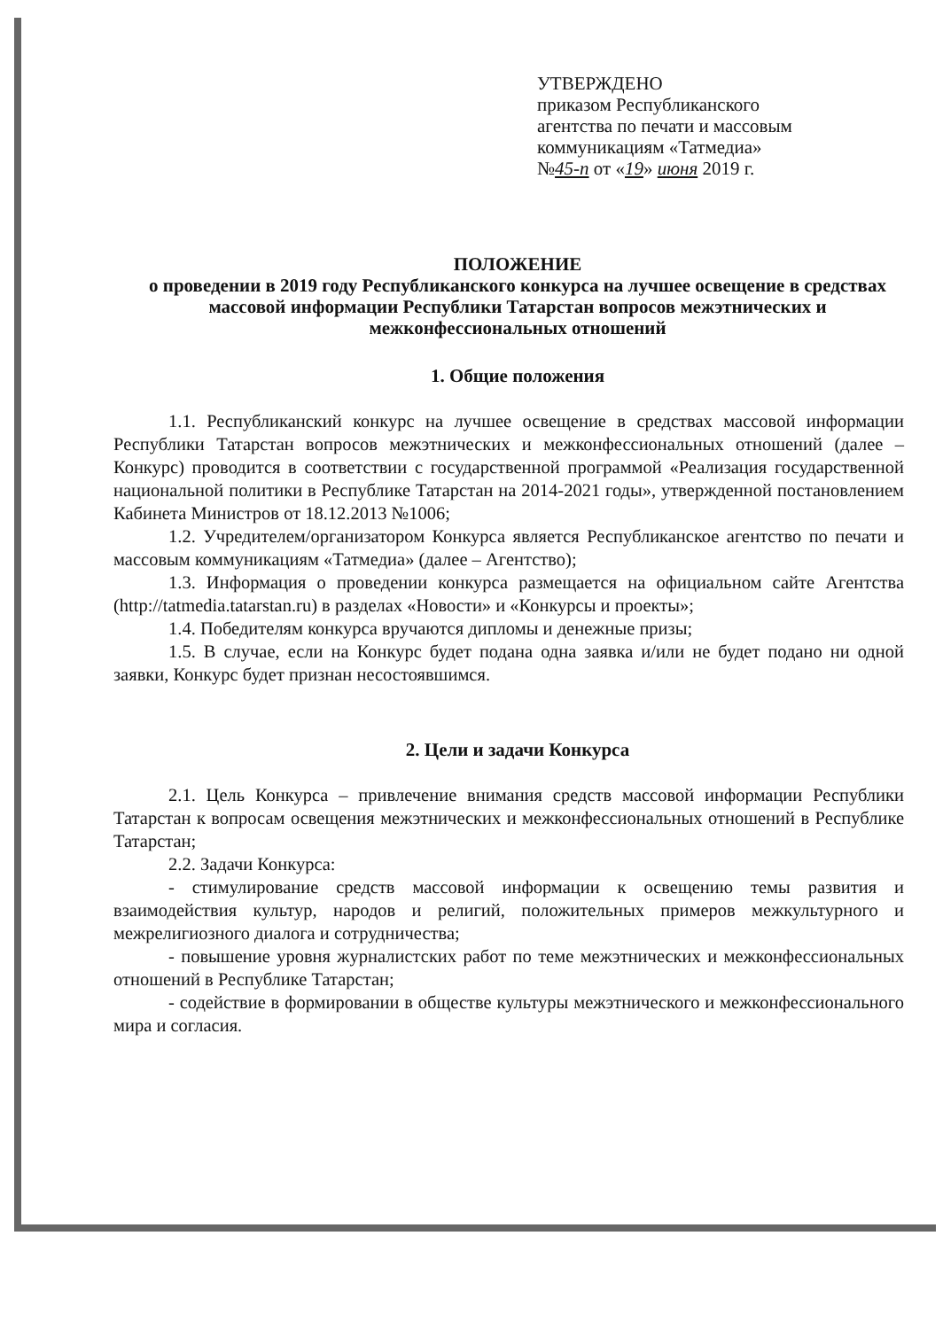УТВЕРЖДЕНО
приказом Республиканского
агентства по печати и массовым
коммуникациям «Татмедиа»
№45-п от «19» июня 2019 г.
ПОЛОЖЕНИЕ
о проведении в 2019 году Республиканского конкурса на лучшее освещение в средствах массовой информации Республики Татарстан вопросов межэтнических и межконфессиональных отношений
1. Общие положения
1.1. Республиканский конкурс на лучшее освещение в средствах массовой информации Республики Татарстан вопросов межэтнических и межконфессиональных отношений (далее – Конкурс) проводится в соответствии с государственной программой «Реализация государственной национальной политики в Республике Татарстан на 2014-2021 годы», утвержденной постановлением Кабинета Министров от 18.12.2013 №1006;
1.2. Учредителем/организатором Конкурса является Республиканское агентство по печати и массовым коммуникациям «Татмедиа» (далее – Агентство);
1.3. Информация о проведении конкурса размещается на официальном сайте Агентства (http://tatmedia.tatarstan.ru) в разделах «Новости» и «Конкурсы и проекты»;
1.4. Победителям конкурса вручаются дипломы и денежные призы;
1.5. В случае, если на Конкурс будет подана одна заявка и/или не будет подано ни одной заявки, Конкурс будет признан несостоявшимся.
2. Цели и задачи Конкурса
2.1. Цель Конкурса – привлечение внимания средств массовой информации Республики Татарстан к вопросам освещения межэтнических и межконфессиональных отношений в Республике Татарстан;
2.2. Задачи Конкурса:
- стимулирование средств массовой информации к освещению темы развития и взаимодействия культур, народов и религий, положительных примеров межкультурного и межрелигиозного диалога и сотрудничества;
- повышение уровня журналистских работ по теме межэтнических и межконфессиональных отношений в Республике Татарстан;
- содействие в формировании в обществе культуры межэтнического и межконфессионального мира и согласия.